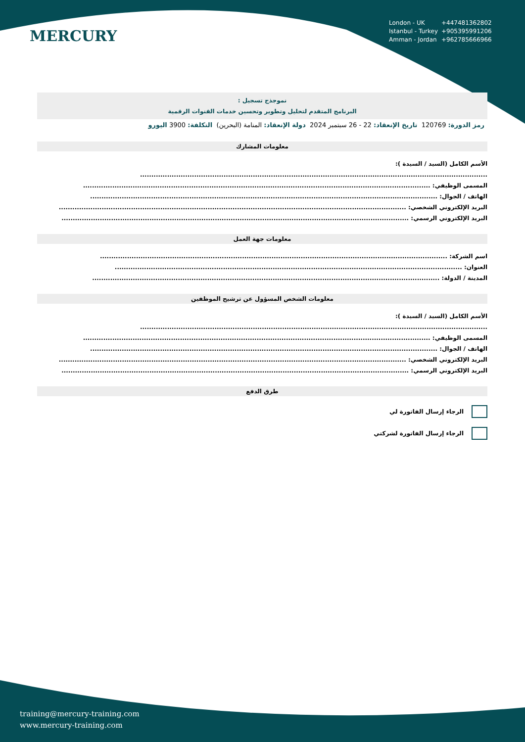London - UK +447481362802
Istanbul - Turkey +905395991206
Amman - Jordan +962785666966
MERCURY
نموجذج تسجيل :
البرنامج المتقدم لتحليل وتطوير وتحسين خدمات القنوات الرقمية
رمز الدورة: 120769 تاريخ الإنعقاد: 22 - 26 سبتمبر 2024 دولة الإنعقاد: المنامة (البحرين) التكلفة: 3900 اليورو
معلومات المشارك
الأسم الكامل (السيد / السيدة ):
..........................................................................................................................................................
المسمى الوظيفي: ..........................................................................................................................................................
الهاتف / الجوال: ..........................................................................................................................................................
البريد الإلكتروني الشخصي: ..........................................................................................................................................................
البريد الإلكتروني الرسمي: ..........................................................................................................................................................
معلومات جهة العمل
اسم الشركة: ..........................................................................................................................................................
العنوان: ..........................................................................................................................................................
المدينة / الدولة: ..........................................................................................................................................................
معلومات الشخص المسؤول عن ترشيح الموظفين
الأسم الكامل (السيد / السيدة ):
..........................................................................................................................................................
المسمى الوظيفي: ..........................................................................................................................................................
الهاتف / الجوال: ..........................................................................................................................................................
البريد الإلكتروني الشخصي: ..........................................................................................................................................................
البريد الإلكتروني الرسمي: ..........................................................................................................................................................
طرق الدفع
الرجاء إرسال الفاتورة لي
الرجاء إرسال الفاتورة لشركتي
training@mercury-training.com
www.mercury-training.com